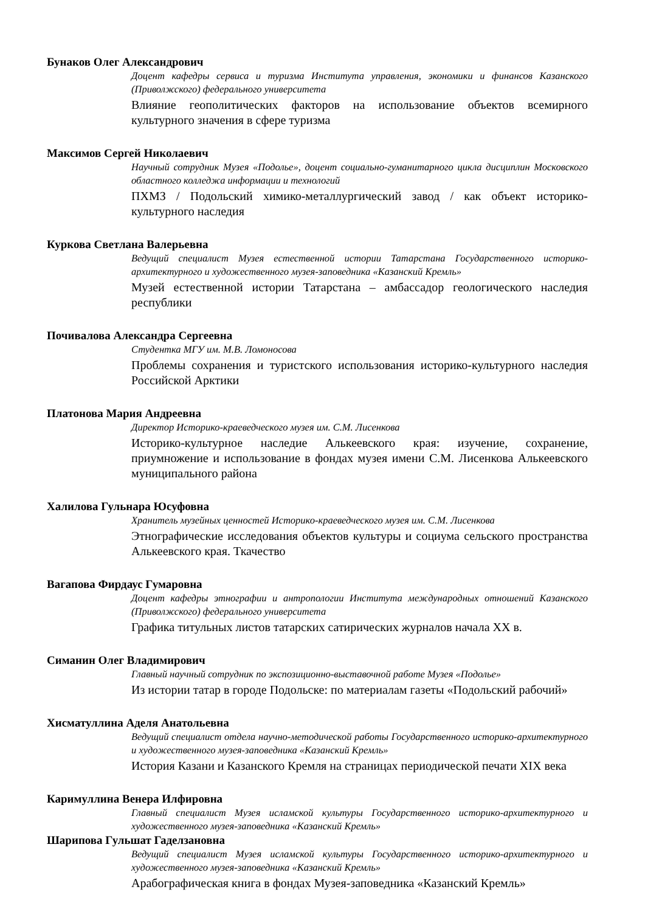Бунаков Олег Александрович
Доцент кафедры сервиса и туризма Института управления, экономики и финансов Казанского (Приволжского) федерального университета
Влияние геополитических факторов на использование объектов всемирного культурного значения в сфере туризма
Максимов Сергей Николаевич
Научный сотрудник Музея «Подолье», доцент социально-гуманитарного цикла дисциплин Московского областного колледжа информации и технологий
ПХМЗ / Подольский химико-металлургический завод / как объект историко-культурного наследия
Куркова Светлана Валерьевна
Ведущий специалист Музея естественной истории Татарстана Государственного историко-архитектурного и художественного музея-заповедника «Казанский Кремль»
Музей естественной истории Татарстана – амбассадор геологического наследия республики
Почивалова Александра Сергеевна
Студентка МГУ им. М.В. Ломоносова
Проблемы сохранения и туристского использования историко-культурного наследия Российской Арктики
Платонова Мария Андреевна
Директор Историко-краеведческого музея им. С.М. Лисенкова
Историко-культурное наследие Алькеевского края: изучение, сохранение, приумножение и использование в фондах музея имени С.М. Лисенкова Алькеевского муниципального района
Халилова Гульнара Юсуфовна
Хранитель музейных ценностей Историко-краеведческого музея им. С.М. Лисенкова
Этнографические исследования объектов культуры и социума сельского пространства Алькеевского края. Ткачество
Вагапова Фирдаус Гумаровна
Доцент кафедры этнографии и антропологии Института международных отношений Казанского (Приволжского) федерального университета
Графика титульных листов татарских сатирических журналов начала XX в.
Симанин Олег Владимирович
Главный научный сотрудник по экспозиционно-выставочной работе Музея «Подолье»
Из истории татар в городе Подольске: по материалам газеты «Подольский рабочий»
Хисматуллина Аделя Анатольевна
Ведущий специалист отдела научно-методической работы Государственного историко-архитектурного и художественного музея-заповедника «Казанский Кремль»
История Казани и Казанского Кремля на страницах периодической печати XIX века
Каримуллина Венера Илфировна
Главный специалист Музея исламской культуры Государственного историко-архитектурного и художественного музея-заповедника «Казанский Кремль»
Шарипова Гульшат Гаделзановна
Ведущий специалист Музея исламской культуры Государственного историко-архитектурного и художественного музея-заповедника «Казанский Кремль»
Арабографическая книга в фондах Музея-заповедника «Казанский Кремль»